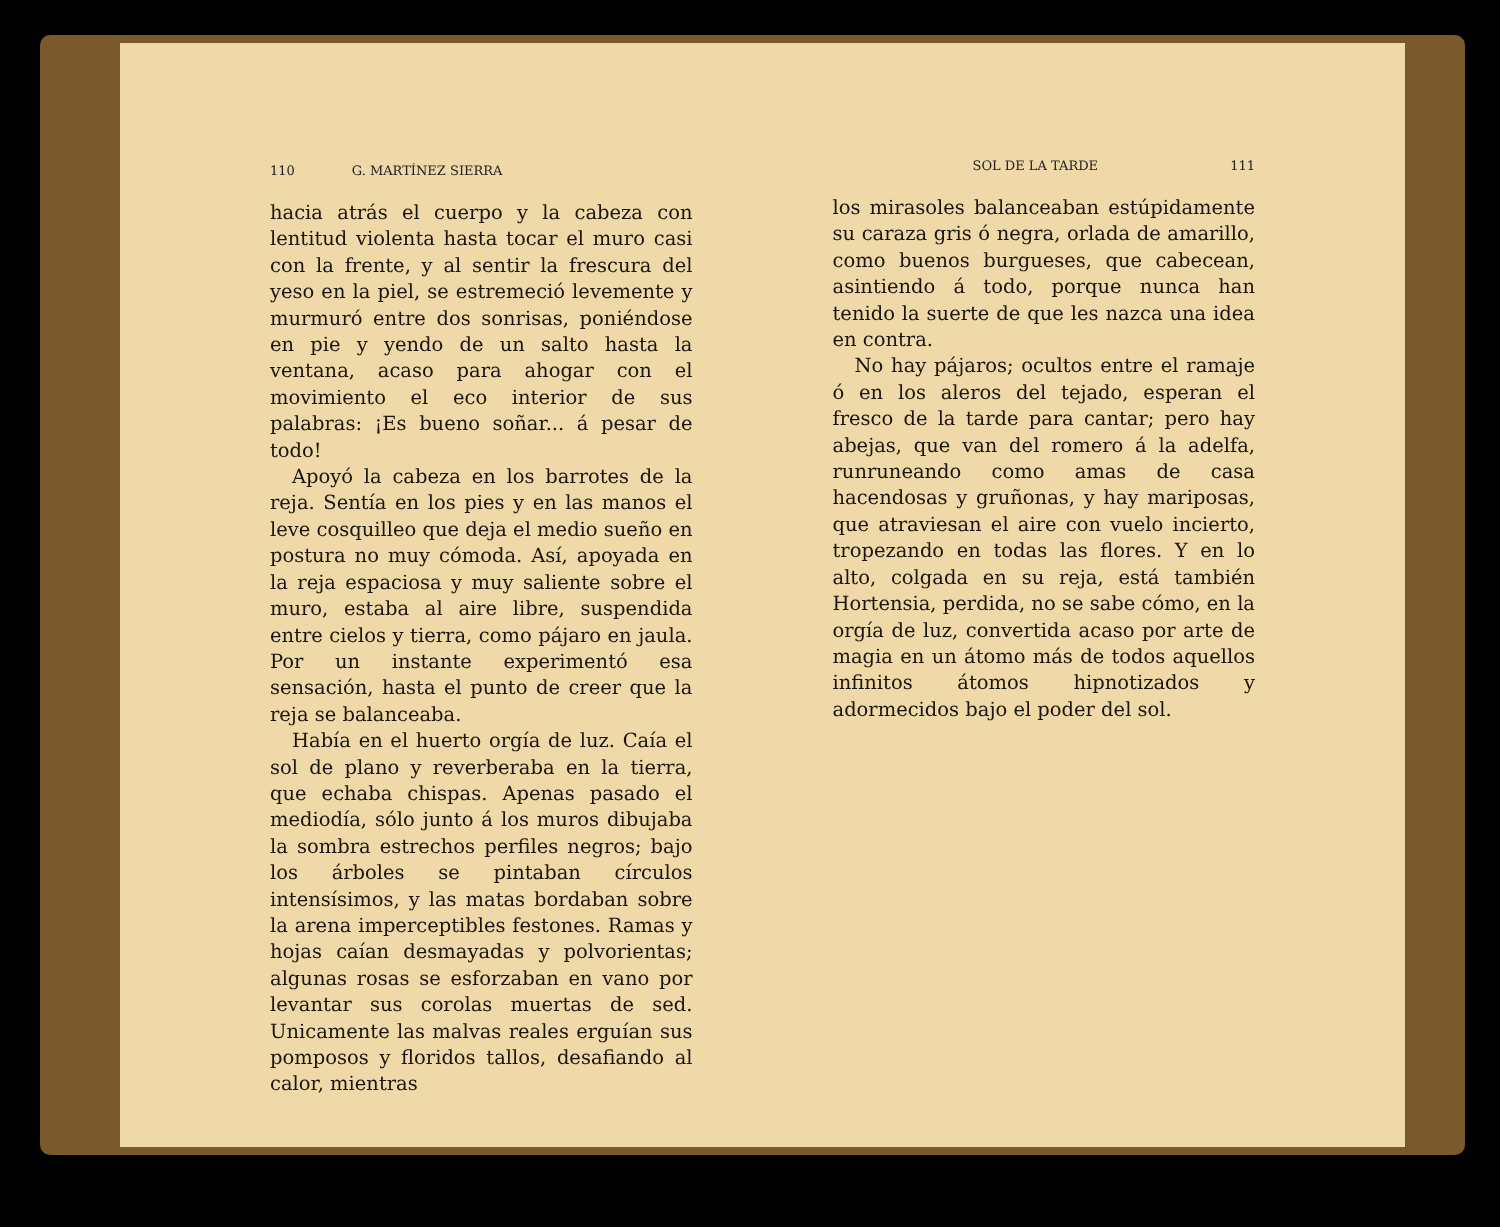110 G. MARTÍNEZ SIERRA
hacia atrás el cuerpo y la cabeza con lentitud violenta hasta tocar el muro casi con la frente, y al sentir la frescura del yeso en la piel, se estremeció levemente y murmuró entre dos sonrisas, poniéndose en pie y yendo de un salto hasta la ventana, acaso para ahogar con el movimiento el eco interior de sus palabras: ¡Es bueno soñar... á pesar de todo!
Apoyó la cabeza en los barrotes de la reja. Sentía en los pies y en las manos el leve cosquilleo que deja el medio sueño en postura no muy cómoda. Así, apoyada en la reja espaciosa y muy saliente sobre el muro, estaba al aire libre, suspendida entre cielos y tierra, como pájaro en jaula. Por un instante experimentó esa sensación, hasta el punto de creer que la reja se balanceaba.
Había en el huerto orgía de luz. Caía el sol de plano y reverberaba en la tierra, que echaba chispas. Apenas pasado el mediodía, sólo junto á los muros dibujaba la sombra estrechos perfiles negros; bajo los árboles se pintaban círculos intensísimos, y las matas bordaban sobre la arena imperceptibles festones. Ramas y hojas caían desmayadas y polvorientas; algunas rosas se esforzaban en vano por levantar sus corolas muertas de sed. Unicamente las malvas reales erguían sus pomposos y floridos tallos, desafiando al calor, mientras
SOL DE LA TARDE 111
los mirasoles balanceaban estúpidamente su caraza gris ó negra, orlada de amarillo, como buenos burgueses, que cabecean, asintiendo á todo, porque nunca han tenido la suerte de que les nazca una idea en contra.
No hay pájaros; ocultos entre el ramaje ó en los aleros del tejado, esperan el fresco de la tarde para cantar; pero hay abejas, que van del romero á la adelfa, runruneando como amas de casa hacendosas y gruñonas, y hay mariposas, que atraviesan el aire con vuelo incierto, tropezando en todas las flores. Y en lo alto, colgada en su reja, está también Hortensia, perdida, no se sabe cómo, en la orgía de luz, convertida acaso por arte de magia en un átomo más de todos aquellos infinitos átomos hipnotizados y adormecidos bajo el poder del sol.